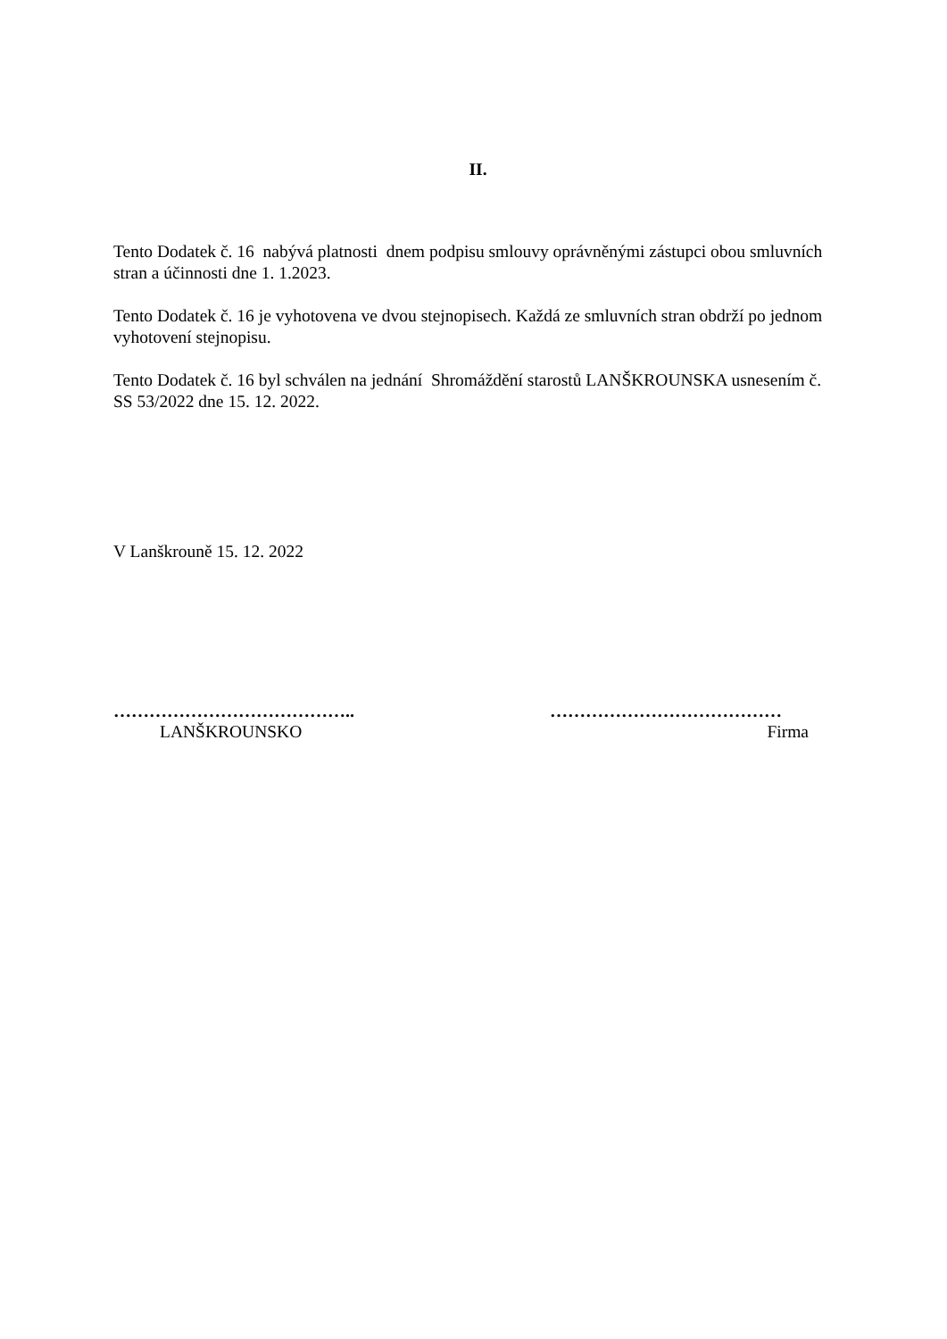II.
Tento Dodatek č. 16 nabývá platnosti dnem podpisu smlouvy oprávněnými zástupci obou smluvních stran a účinnosti dne 1. 1.2023.
Tento Dodatek č. 16 je vyhotovena ve dvou stejnopisech. Každá ze smluvních stran obdrží po jednom vyhotovení stejnopisu.
Tento Dodatek č. 16 byl schválen na jednání Shromáždění starostů LANŠKROUNSKA usnesením č. SS 53/2022 dne 15. 12. 2022.
V Lanškrouně 15. 12. 2022
…………………………………..
LANŠKROUNSKO
…………………………………
Firma